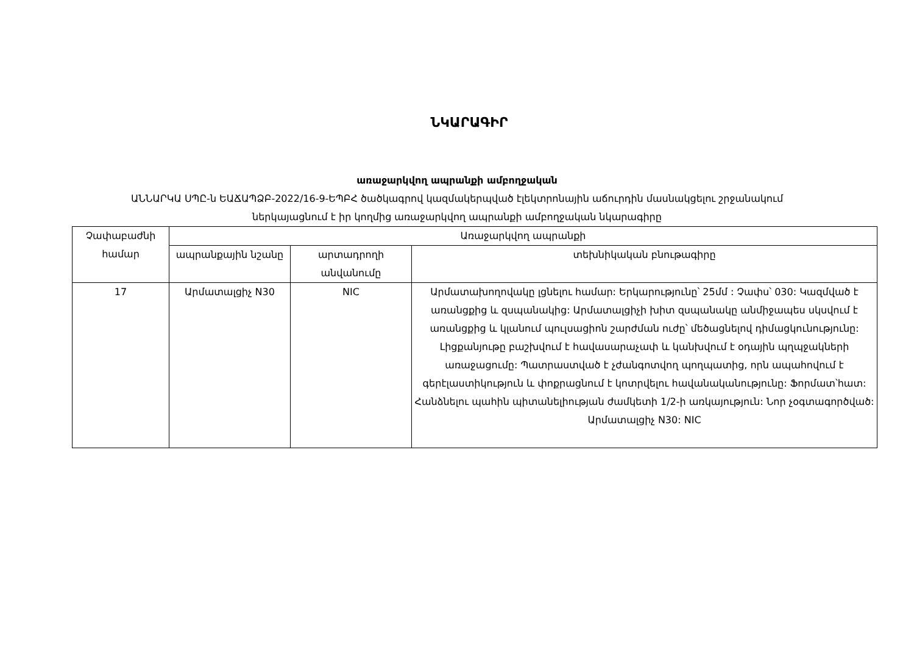ՆԿԱՐԱԳԻՐ
առաջարկվող ապրանքի ամբողջական
ԱՆՆԱՐԿԱ ՍՊԸ-ն ԵԱՃԱՊՁԲ-2022/16-9-ԵՊԲՀ ծածկագրով կազմակերպված էլեկտրոնային աճուրդին մասնակցելու շրջանակում
ներկայացնում է իր կողմից առաջարկվող ապրանքի ամբողջական նկարագիրը
| Չափաբաժնի համար | Առաջարկվող ապրանքի | | |
| --- | --- | --- | --- |
| | ապրանքային նշանը | արտադրողի անվանումը | տեխնիկական բնութագիրը |
| 17 | Արմատալցիչ N30 | NIC | Արմատախողովակը լցնելու համար: Երկարությունը՝ 25մմ : Չափս՝ 030: Կազմված է առանցքից և զսպանակից: Արմատալցիչի խիտ զսպանակը անմիջապես սկսվում է առանցքից և կլանում պուլսացիոն շարժման ուժը՝ մեծացնելով դիմացկունությունը: Լիցքանյութը բաշխվում է հավասարաչափ և կանխվում է օդային պղպջակների առաջացումը: Պատրաստված է չժանգոտվող պողպատից, որն ապահովում է գերէլաստիկություն և փոքրացնում է կոտրվելու հավանականությունը: Ֆորմատ՝հատ: Հանձնելու պահին պիտանելիության ժամկետի 1/2-ի առկայություն: Նոր չօգտագործված: Արմատալցիչ N30: NIC |